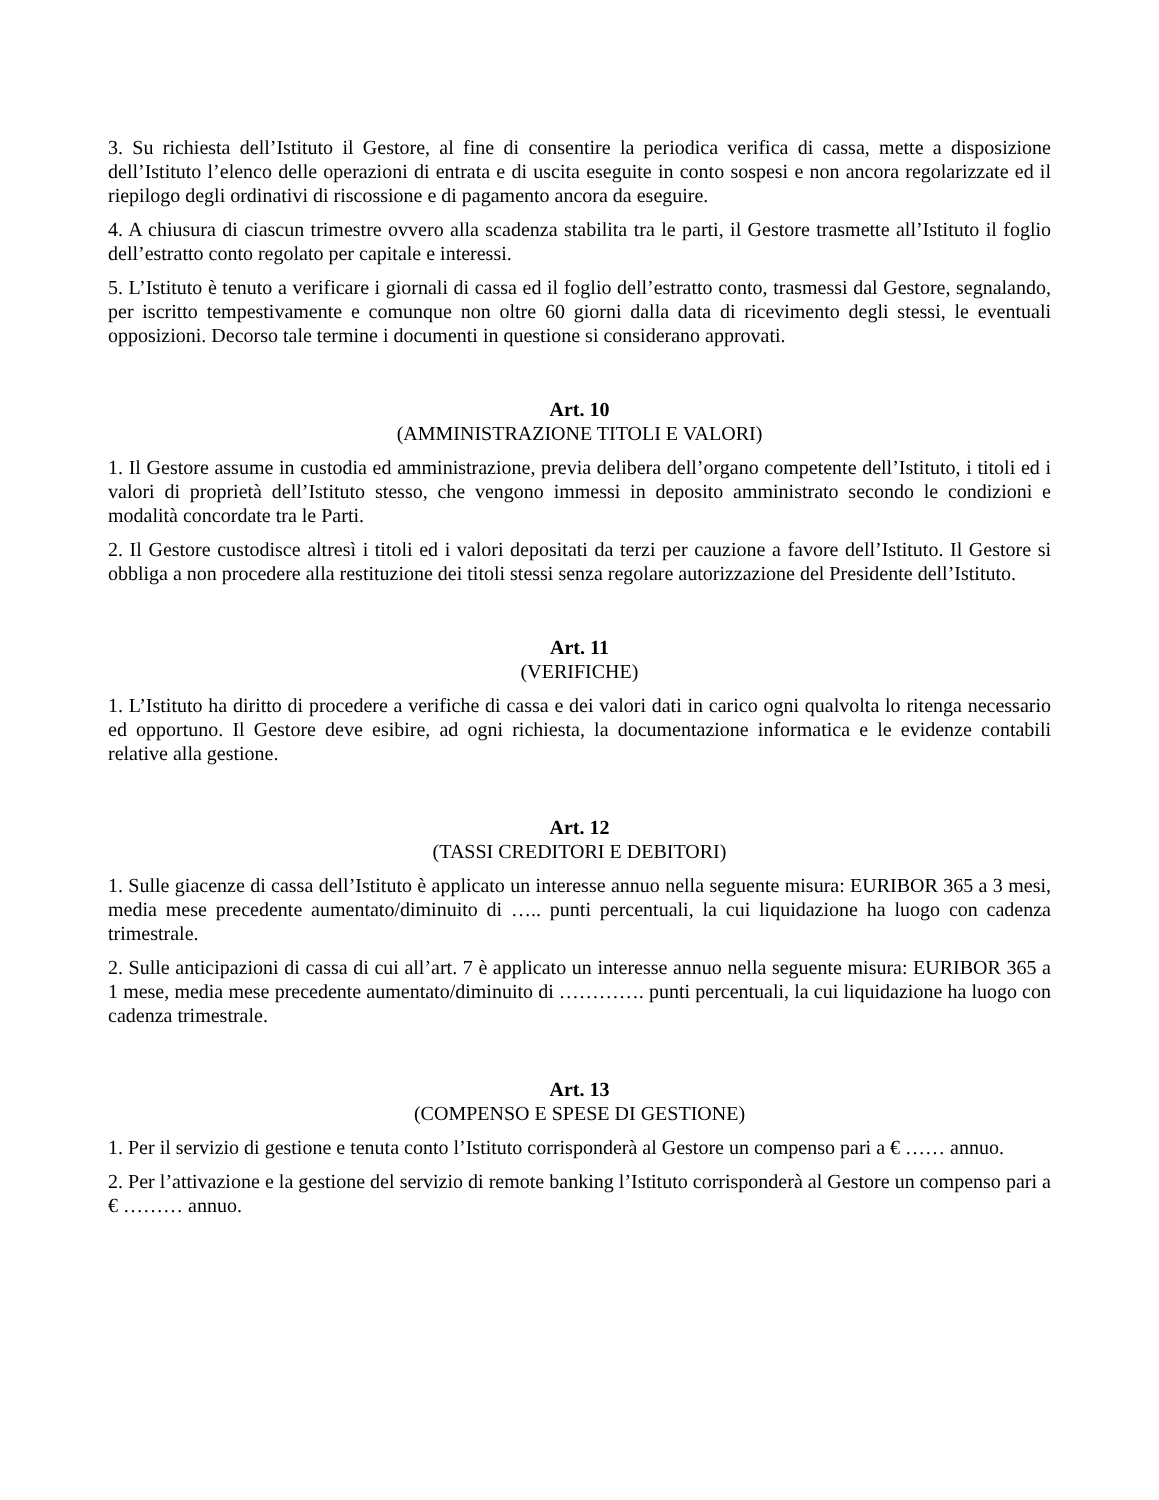3. Su richiesta dell’Istituto il Gestore, al fine di consentire la periodica verifica di cassa, mette a disposizione dell’Istituto l’elenco delle operazioni di entrata e di uscita eseguite in conto sospesi e non ancora regolarizzate ed il riepilogo degli ordinativi di riscossione e di pagamento ancora da eseguire.
4. A chiusura di ciascun trimestre ovvero alla scadenza stabilita tra le parti, il Gestore trasmette all’Istituto il foglio dell’estratto conto regolato per capitale e interessi.
5. L’Istituto è tenuto a verificare i giornali di cassa ed il foglio dell’estratto conto, trasmessi dal Gestore, segnalando, per iscritto tempestivamente e comunque non oltre 60 giorni dalla data di ricevimento degli stessi, le eventuali opposizioni. Decorso tale termine i documenti in questione si considerano approvati.
Art. 10
(AMMINISTRAZIONE TITOLI E VALORI)
1. Il Gestore assume in custodia ed amministrazione, previa delibera dell’organo competente dell’Istituto, i titoli ed i valori di proprietà dell’Istituto stesso, che vengono immessi in deposito amministrato secondo le condizioni e modalità concordate tra le Parti.
2. Il Gestore custodisce altresì i titoli ed i valori depositati da terzi per cauzione a favore dell’Istituto. Il Gestore si obbliga a non procedere alla restituzione dei titoli stessi senza regolare autorizzazione del Presidente dell’Istituto.
Art. 11
(VERIFICHE)
1. L’Istituto ha diritto di procedere a verifiche di cassa e dei valori dati in carico ogni qualvolta lo ritenga necessario ed opportuno. Il Gestore deve esibire, ad ogni richiesta, la documentazione informatica e le evidenze contabili relative alla gestione.
Art. 12
(TASSI CREDITORI E DEBITORI)
1. Sulle giacenze di cassa dell’Istituto è applicato un interesse annuo nella seguente misura: EURIBOR 365 a 3 mesi, media mese precedente aumentato/diminuito di ….. punti percentuali, la cui liquidazione ha luogo con cadenza trimestrale.
2. Sulle anticipazioni di cassa di cui all’art. 7 è applicato un interesse annuo nella seguente misura: EURIBOR 365 a 1 mese, media mese precedente aumentato/diminuito di …………. punti percentuali, la cui liquidazione ha luogo con cadenza trimestrale.
Art. 13
(COMPENSO E SPESE DI GESTIONE)
1. Per il servizio di gestione e tenuta conto l’Istituto corrisponderà al Gestore un compenso pari a € …… annuo.
2. Per l’attivazione e la gestione del servizio di remote banking l’Istituto corrisponderà al Gestore un compenso pari a € ……… annuo.